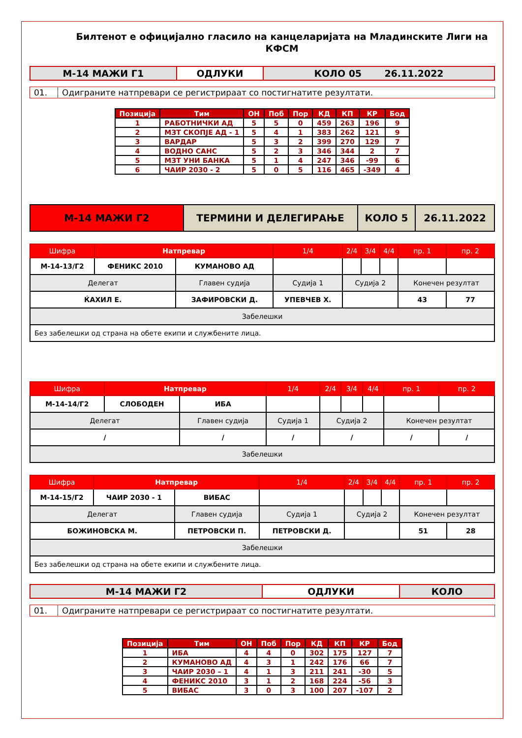Билтенот е официјално гласило на канцеларијата на Младинските Лиги на КФСМ
| М-14 МАЖИ Г1 | ОДЛУКИ | КОЛО 05 26.11.2022 |
| 01. | Одиграните натпревари се регистрираат со постигнатите резултати. |
| Позиција | Тим | ОН | Поб | Пор | КД | КП | КР | Бод |
| --- | --- | --- | --- | --- | --- | --- | --- | --- |
| 1 | РАБОТНИЧКИ АД | 5 | 5 | 0 | 459 | 263 | 196 | 9 |
| 2 | МЗТ СКОПЈЕ АД - 1 | 5 | 4 | 1 | 383 | 262 | 121 | 9 |
| 3 | ВАРДАР | 5 | 3 | 2 | 399 | 270 | 129 | 7 |
| 4 | ВОДНО САНС | 5 | 2 | 3 | 346 | 344 | 2 | 7 |
| 5 | МЗТ УНИ БАНКА | 5 | 1 | 4 | 247 | 346 | -99 | 6 |
| 6 | ЧАИР 2030 - 2 | 5 | 0 | 5 | 116 | 465 | -349 | 4 |
| М-14 МАЖИ Г2 | ТЕРМИНИ И ДЕЛЕГИРАЊЕ | КОЛО 5 | 26.11.2022 |
| Шифра | Натпревар | | 1/4 | 2/4 | 3/4 | 4/4 | пр. 1 | пр. 2 |
| М-14-13/Г2 | ФЕНИКС 2010 | КУМАНОВО АД | | | | | | |
| Делегат | | Главен судија | Судија 1 | Судија 2 | | | Конечен резултат | |
| ЌАХИЛ Е. | | ЗАФИРОВСКИ Д. | УПЕВЧЕВ Х. | | | | 43 | 77 |
| Забелешки | | | | | | | | |
| Без забелешки од страна на обете екипи и службените лица. | | | | | | | | |
| Шифра | Натпревар | | 1/4 | 2/4 | 3/4 | 4/4 | пр. 1 | пр. 2 |
| М-14-14/Г2 | СЛОБОДЕН | ИБА | | | | | | |
| Делегат | | Главен судија | Судија 1 | Судија 2 | | | Конечен резултат | |
| / | | / | / | / | | | / | / |
| Забелешки | | | | | | | | |
| Шифра | Натпревар | | 1/4 | 2/4 | 3/4 | 4/4 | пр. 1 | пр. 2 |
| М-14-15/Г2 | ЧАИР 2030 - 1 | ВИБАС | | | | | | |
| Делегат | | Главен судија | Судија 1 | Судија 2 | | | Конечен резултат | |
| БОЖИНОВСКА М. | | ПЕТРОВСКИ П. | ПЕТРОВСКИ Д. | | | | 51 | 28 |
| Забелешки | | | | | | | | |
| Без забелешки од страна на обете екипи и службените лица. | | | | | | | | |
| М-14 МАЖИ Г2 | ОДЛУКИ | КОЛО |
| 01. | Одиграните натпревари се регистрираат со постигнатите резултати. |
| Позиција | Тим | ОН | Поб | Пор | КД | КП | КР | Бод |
| --- | --- | --- | --- | --- | --- | --- | --- | --- |
| 1 | ИБА | 4 | 4 | 0 | 302 | 175 | 127 | 7 |
| 2 | КУМАНОВО АД | 4 | 3 | 1 | 242 | 176 | 66 | 7 |
| 3 | ЧАИР 2030 – 1 | 4 | 1 | 3 | 211 | 241 | -30 | 5 |
| 4 | ФЕНИКС 2010 | 3 | 1 | 2 | 168 | 224 | -56 | 3 |
| 5 | ВИБАС | 3 | 0 | 3 | 100 | 207 | -107 | 2 |